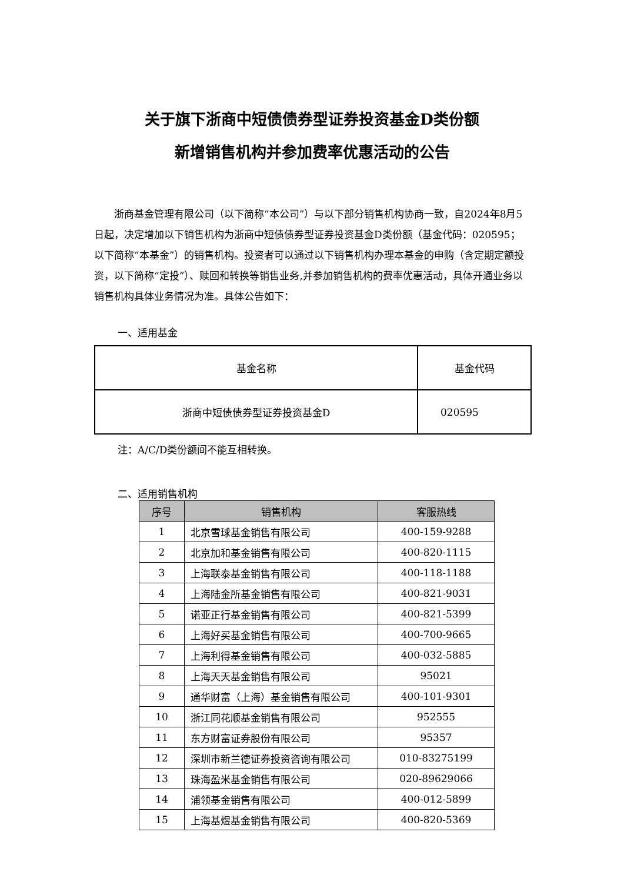关于旗下浙商中短债债券型证券投资基金D类份额
新增销售机构并参加费率优惠活动的公告
浙商基金管理有限公司（以下简称“本公司”）与以下部分销售机构协商一致，自2024年8月5日起，决定增加以下销售机构为浙商中短债债券型证券投资基金D类份额（基金代码：020595；以下简称“本基金”）的销售机构。投资者可以通过以下销售机构办理本基金的申购（含定期定额投资，以下简称“定投”）、赎回和转换等销售业务,并参加销售机构的费率优惠活动，具体开通业务以销售机构具体业务情况为准。具体公告如下：
一、适用基金
| 基金名称 | 基金代码 |
| 浙商中短债债券型证券投资基金D | 020595 |
注：A/C/D类份额间不能互相转换。
二、适用销售机构
| 序号 | 销售机构 | 客服热线 |
| --- | --- | --- |
| 1 | 北京雪球基金销售有限公司 | 400-159-9288 |
| 2 | 北京加和基金销售有限公司 | 400-820-1115 |
| 3 | 上海联泰基金销售有限公司 | 400-118-1188 |
| 4 | 上海陆金所基金销售有限公司 | 400-821-9031 |
| 5 | 诺亚正行基金销售有限公司 | 400-821-5399 |
| 6 | 上海好买基金销售有限公司 | 400-700-9665 |
| 7 | 上海利得基金销售有限公司 | 400-032-5885 |
| 8 | 上海天天基金销售有限公司 | 95021 |
| 9 | 通华财富（上海）基金销售有限公司 | 400-101-9301 |
| 10 | 浙江同花顺基金销售有限公司 | 952555 |
| 11 | 东方财富证券股份有限公司 | 95357 |
| 12 | 深圳市新兰德证券投资咨询有限公司 | 010-83275199 |
| 13 | 珠海盈米基金销售有限公司 | 020-89629066 |
| 14 | 浦领基金销售有限公司 | 400-012-5899 |
| 15 | 上海基煜基金销售有限公司 | 400-820-5369 |